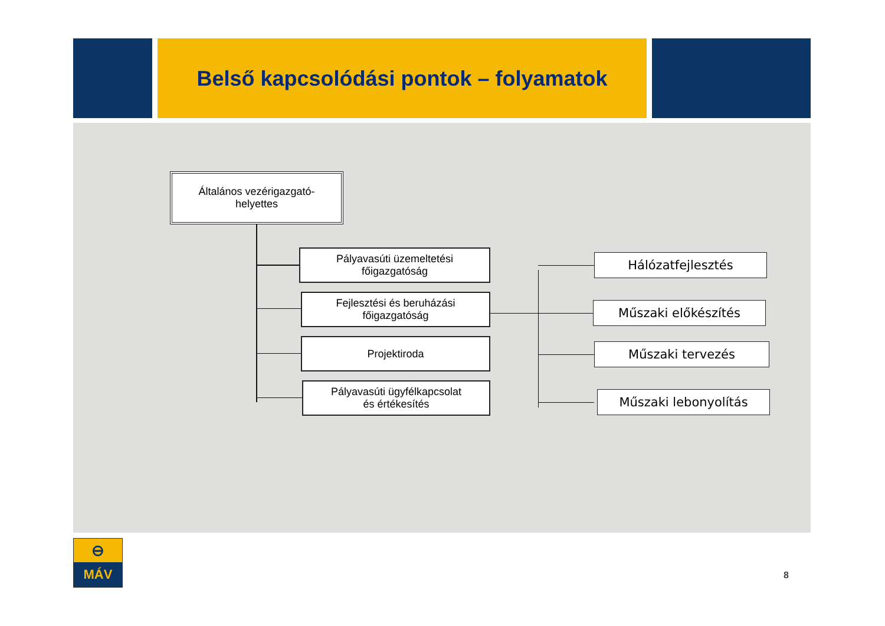Belső kapcsolódási pontok – folyamatok
Általános vezérigazgató-
helyettes
Pályavasúti üzemeltetési
főigazgatóság
Fejlesztési és beruházási
főigazgatóság
Projektiroda
Pályavasúti ügyfélkapcsolat
és értékesítés
Hálózatfejlesztés
Műszaki előkészítés
Műszaki tervezés
Műszaki lebonyolítás
⊖
MÁV
8